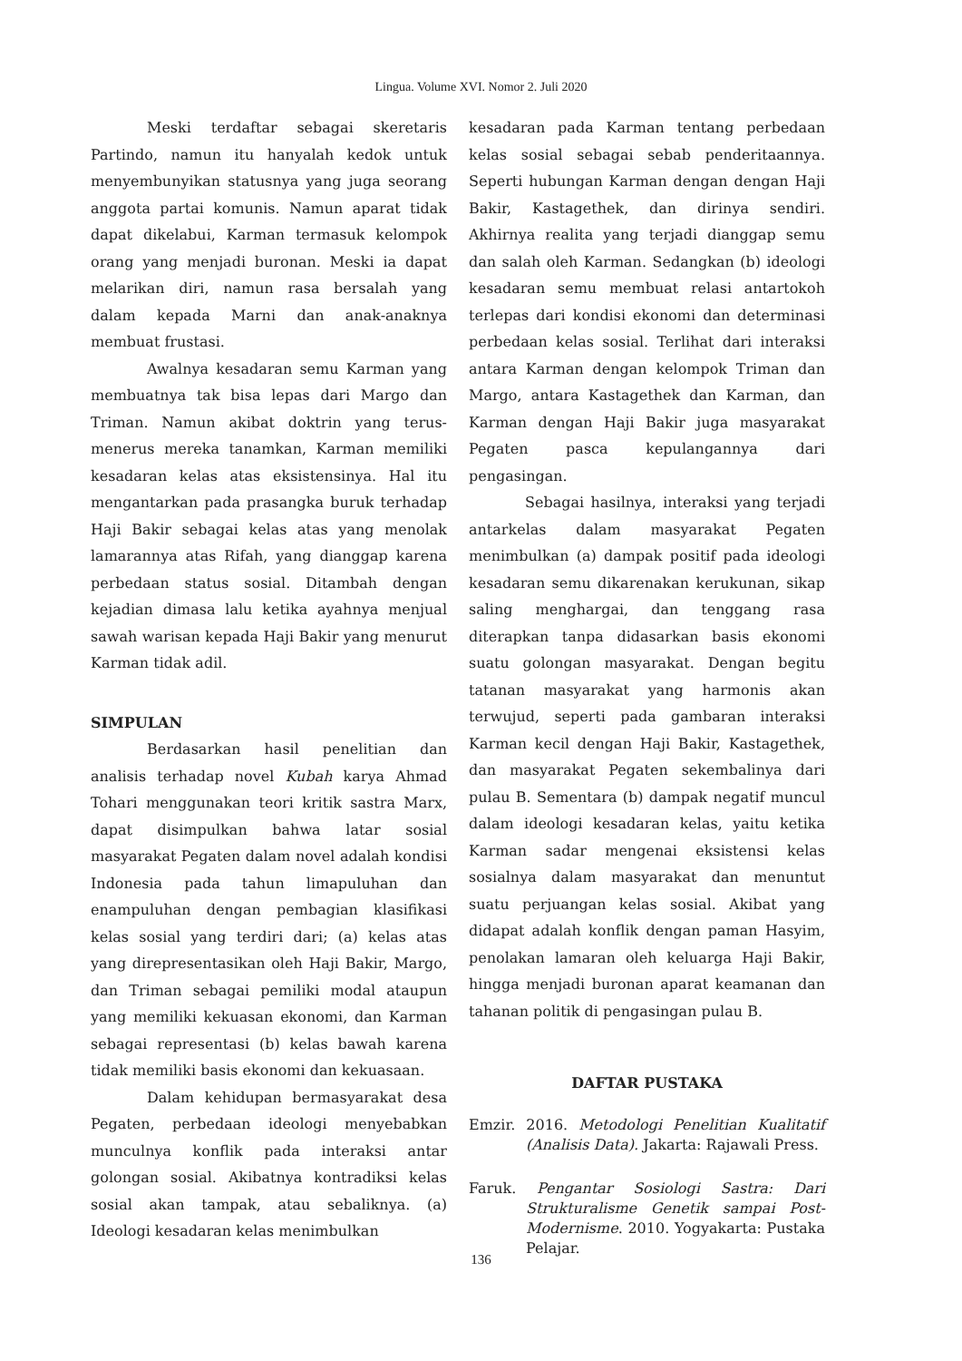Lingua. Volume XVI. Nomor 2. Juli 2020
Meski terdaftar sebagai skeretaris Partindo, namun itu hanyalah kedok untuk menyembunyikan statusnya yang juga seorang anggota partai komunis. Namun aparat tidak dapat dikelabui, Karman termasuk kelompok orang yang menjadi buronan. Meski ia dapat melarikan diri, namun rasa bersalah yang dalam kepada Marni dan anak-anaknya membuat frustasi.
Awalnya kesadaran semu Karman yang membuatnya tak bisa lepas dari Margo dan Triman. Namun akibat doktrin yang terus-menerus mereka tanamkan, Karman memiliki kesadaran kelas atas eksistensinya. Hal itu mengantarkan pada prasangka buruk terhadap Haji Bakir sebagai kelas atas yang menolak lamarannya atas Rifah, yang dianggap karena perbedaan status sosial. Ditambah dengan kejadian dimasa lalu ketika ayahnya menjual sawah warisan kepada Haji Bakir yang menurut Karman tidak adil.
SIMPULAN
Berdasarkan hasil penelitian dan analisis terhadap novel Kubah karya Ahmad Tohari menggunakan teori kritik sastra Marx, dapat disimpulkan bahwa latar sosial masyarakat Pegaten dalam novel adalah kondisi Indonesia pada tahun limapuluhan dan enampuluhan dengan pembagian klasifikasi kelas sosial yang terdiri dari; (a) kelas atas yang direpresentasikan oleh Haji Bakir, Margo, dan Triman sebagai pemiliki modal ataupun yang memiliki kekuasan ekonomi, dan Karman sebagai representasi (b) kelas bawah karena tidak memiliki basis ekonomi dan kekuasaan.
Dalam kehidupan bermasyarakat desa Pegaten, perbedaan ideologi menyebabkan munculnya konflik pada interaksi antar golongan sosial. Akibatnya kontradiksi kelas sosial akan tampak, atau sebaliknya. (a) Ideologi kesadaran kelas menimbulkan
kesadaran pada Karman tentang perbedaan kelas sosial sebagai sebab penderitaannya. Seperti hubungan Karman dengan dengan Haji Bakir, Kastagethek, dan dirinya sendiri. Akhirnya realita yang terjadi dianggap semu dan salah oleh Karman. Sedangkan (b) ideologi kesadaran semu membuat relasi antartokoh terlepas dari kondisi ekonomi dan determinasi perbedaan kelas sosial. Terlihat dari interaksi antara Karman dengan kelompok Triman dan Margo, antara Kastagethek dan Karman, dan Karman dengan Haji Bakir juga masyarakat Pegaten pasca kepulangannya dari pengasingan.
Sebagai hasilnya, interaksi yang terjadi antarkelas dalam masyarakat Pegaten menimbulkan (a) dampak positif pada ideologi kesadaran semu dikarenakan kerukunan, sikap saling menghargai, dan tenggang rasa diterapkan tanpa didasarkan basis ekonomi suatu golongan masyarakat. Dengan begitu tatanan masyarakat yang harmonis akan terwujud, seperti pada gambaran interaksi Karman kecil dengan Haji Bakir, Kastagethek, dan masyarakat Pegaten sekembalinya dari pulau B. Sementara (b) dampak negatif muncul dalam ideologi kesadaran kelas, yaitu ketika Karman sadar mengenai eksistensi kelas sosialnya dalam masyarakat dan menuntut suatu perjuangan kelas sosial. Akibat yang didapat adalah konflik dengan paman Hasyim, penolakan lamaran oleh keluarga Haji Bakir, hingga menjadi buronan aparat keamanan dan tahanan politik di pengasingan pulau B.
DAFTAR PUSTAKA
Emzir. 2016. Metodologi Penelitian Kualitatif (Analisis Data). Jakarta: Rajawali Press.
Faruk. Pengantar Sosiologi Sastra: Dari Strukturalisme Genetik sampai Post-Modernisme. 2010. Yogyakarta: Pustaka Pelajar.
136